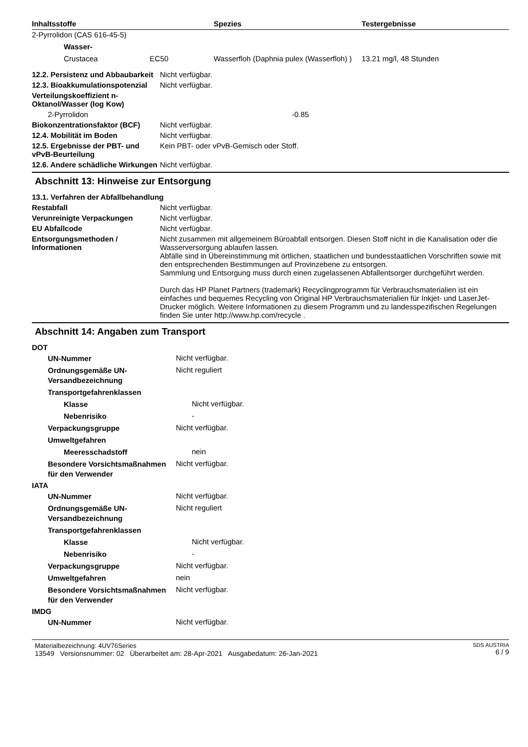| Inhaltsstoffe | Spezies | Testergebnisse |
| --- | --- | --- |
| 2-Pyrrolidon (CAS 616-45-5) | | |
| Wasser- | | |
| Crustacea EC50 | Wasserfloh (Daphnia pulex (Wasserfloh) ) | 13.21 mg/l, 48 Stunden |
12.2. Persistenz und Abbaubarkeit
Nicht verfügbar.
12.3. Bioakkumulationspotenzial
Nicht verfügbar.
Verteilungskoeffizient n-Oktanol/Wasser (log Kow)
2-Pyrrolidon -0.85
Biokonzentrationsfaktor (BCF)
Nicht verfügbar.
12.4. Mobilität im Boden Nicht verfügbar.
12.5. Ergebnisse der PBT- und vPvB-Beurteilung
Kein PBT- oder vPvB-Gemisch oder Stoff.
12.6. Andere schädliche Wirkungen
Nicht verfügbar.
Abschnitt 13: Hinweise zur Entsorgung
13.1. Verfahren der Abfallbehandlung
Restabfall Nicht verfügbar.
Verunreinigte Verpackungen Nicht verfügbar.
EU Abfallcode Nicht verfügbar.
Entsorgungsmethoden / Informationen
Nicht zusammen mit allgemeinem Büroabfall entsorgen. Diesen Stoff nicht in die Kanalisation oder die Wasserversorgung ablaufen lassen.
Abfälle sind in Übereinstimmung mit örtlichen, staatlichen und bundesstaatlichen Vorschriften sowie mit den entsprechenden Bestimmungen auf Provinzebene zu entsorgen.
Sammlung und Entsorgung muss durch einen zugelassenen Abfallentsorger durchgeführt werden.
Durch das HP Planet Partners (trademark) Recyclingprogramm für Verbrauchsmaterialien ist ein einfaches und bequemes Recycling von Original HP Verbrauchsmaterialien für Inkjet- und LaserJet-Drucker möglich. Weitere Informationen zu diesem Programm und zu landesspezifischen Regelungen finden Sie unter http://www.hp.com/recycle .
Abschnitt 14: Angaben zum Transport
DOT
UN-Nummer
Nicht verfügbar.
Ordnungsgemäße UN-Versandbezeichnung
Nicht reguliert
Transportgefahrenklassen
Klasse
Nicht verfügbar.
Nebenrisiko
-
Verpackungsgruppe
Nicht verfügbar.
Umweltgefahren
Meeresschadstoff
nein
Besondere Vorsichtsmaßnahmen für den Verwender
Nicht verfügbar.
IATA
UN-Nummer
Nicht verfügbar.
Ordnungsgemäße UN-Versandbezeichnung
Nicht reguliert
Transportgefahrenklassen
Klasse
Nicht verfügbar.
Nebenrisiko
-
Verpackungsgruppe
Nicht verfügbar.
Umweltgefahren
nein
Besondere Vorsichtsmaßnahmen für den Verwender
Nicht verfügbar.
IMDG
UN-Nummer
Nicht verfügbar.
Materialbezeichnung: 4UV76Series
13549 Versionsnummer: 02 Überarbeitet am: 28-Apr-2021 Ausgabedatum: 26-Jan-2021
SDS AUSTRIA
6 / 9